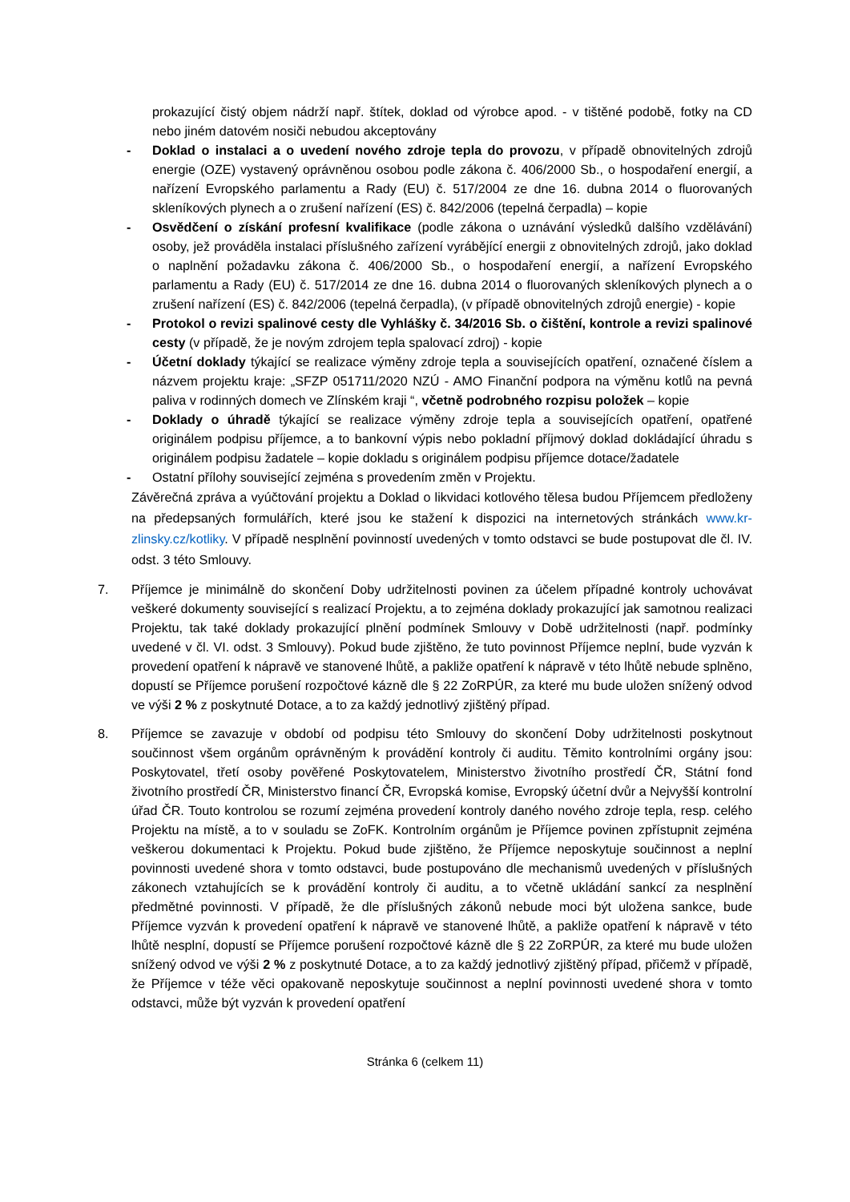prokazující čistý objem nádrží např. štítek, doklad od výrobce apod. - v tištěné podobě, fotky na CD nebo jiném datovém nosiči nebudou akceptovány
- Doklad o instalaci a o uvedení nového zdroje tepla do provozu, v případě obnovitelných zdrojů energie (OZE) vystavený oprávněnou osobou podle zákona č. 406/2000 Sb., o hospodaření energií, a nařízení Evropského parlamentu a Rady (EU) č. 517/2004 ze dne 16. dubna 2014 o fluorovaných skleníkových plynech a o zrušení nařízení (ES) č. 842/2006 (tepelná čerpadla) – kopie
- Osvědčení o získání profesní kvalifikace (podle zákona o uznávání výsledků dalšího vzdělávání) osoby, jež prováděla instalaci příslušného zařízení vyrábějící energii z obnovitelných zdrojů, jako doklad o naplnění požadavku zákona č. 406/2000 Sb., o hospodaření energií, a nařízení Evropského parlamentu a Rady (EU) č. 517/2014 ze dne 16. dubna 2014 o fluorovaných skleníkových plynech a o zrušení nařízení (ES) č. 842/2006 (tepelná čerpadla), (v případě obnovitelných zdrojů energie) - kopie
- Protokol o revizi spalinové cesty dle Vyhlášky č. 34/2016 Sb. o čištění, kontrole a revizi spalinové cesty (v případě, že je novým zdrojem tepla spalovací zdroj) - kopie
- Účetní doklady týkající se realizace výměny zdroje tepla a souvisejících opatření, označené číslem a názvem projektu kraje: „SFZP 051711/2020 NZÚ - AMO Finanční podpora na výměnu kotlů na pevná paliva v rodinných domech ve Zlínském kraji “, včetně podrobného rozpisu položek – kopie
- Doklady o úhradě týkající se realizace výměny zdroje tepla a souvisejících opatření, opatřené originálem podpisu příjemce, a to bankovní výpis nebo pokladní příjmový doklad dokládající úhradu s originálem podpisu žadatele – kopie dokladu s originálem podpisu příjemce dotace/žadatele
- Ostatní přílohy související zejména s provedením změn v Projektu.
Závěrečná zpráva a vyúčtování projektu a Doklad o likvidaci kotlového tělesa budou Příjemcem předloženy na předepsaných formulářích, které jsou ke stažení k dispozici na internetových stránkách www.kr-zlinsky.cz/kotliky. V případě nesplnění povinností uvedených v tomto odstavci se bude postupovat dle čl. IV. odst. 3 této Smlouvy.
7. Příjemce je minimálně do skončení Doby udržitelnosti povinen za účelem případné kontroly uchovávat veškeré dokumenty související s realizací Projektu, a to zejména doklady prokazující jak samotnou realizaci Projektu, tak také doklady prokazující plnění podmínek Smlouvy v Době udržitelnosti (např. podmínky uvedené v čl. VI. odst. 3 Smlouvy). Pokud bude zjištěno, že tuto povinnost Příjemce neplní, bude vyzván k provedení opatření k nápravě ve stanovené lhůtě, a pakliže opatření k nápravě v této lhůtě nebude splněno, dopustí se Příjemce porušení rozpočtové kázně dle § 22 ZoRPÚR, za které mu bude uložen snížený odvod ve výši 2 % z poskytnuté Dotace, a to za každý jednotlivý zjištěný případ.
8. Příjemce se zavazuje v období od podpisu této Smlouvy do skončení Doby udržitelnosti poskytnout součinnost všem orgánům oprávněným k provádění kontroly či auditu. Těmito kontrolními orgány jsou: Poskytovatel, třetí osoby pověřené Poskytovatelem, Ministerstvo životního prostředí ČR, Státní fond životního prostředí ČR, Ministerstvo financí ČR, Evropská komise, Evropský účetní dvůr a Nejvyšší kontrolní úřad ČR. Touto kontrolou se rozumí zejména provedení kontroly daného nového zdroje tepla, resp. celého Projektu na místě, a to v souladu se ZoFK. Kontrolním orgánům je Příjemce povinen zpřístupnit zejména veškerou dokumentaci k Projektu. Pokud bude zjištěno, že Příjemce neposkytuje součinnost a neplní povinnosti uvedené shora v tomto odstavci, bude postupováno dle mechanismů uvedených v příslušných zákonech vztahujících se k provádění kontroly či auditu, a to včetně ukládání sankcí za nesplnění předmětné povinnosti. V případě, že dle příslušných zákonů nebude moci být uložena sankce, bude Příjemce vyzván k provedení opatření k nápravě ve stanovené lhůtě, a pakliže opatření k nápravě v této lhůtě nesplní, dopustí se Příjemce porušení rozpočtové kázně dle § 22 ZoRPÚR, za které mu bude uložen snížený odvod ve výši 2 % z poskytnuté Dotace, a to za každý jednotlivý zjištěný případ, přičemž v případě, že Příjemce v téže věci opakovaně neposkytuje součinnost a neplní povinnosti uvedené shora v tomto odstavci, může být vyzván k provedení opatření
Stránka 6 (celkem 11)